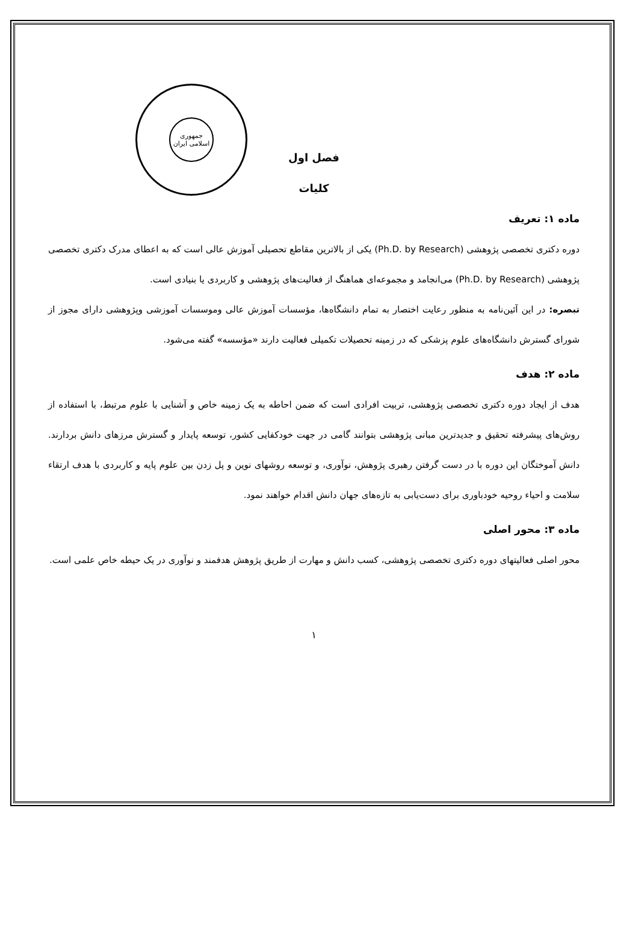جمهوری
اسلامی ایران
فصل اول
کلیات
ماده ۱: تعریف
دوره دکتری تخصصی پژوهشی (Ph.D. by Research) یکی از بالاترین مقاطع تحصیلی آموزش عالی است که به اعطای مدرک دکتری تخصصی پژوهشی (Ph.D. by Research) می‌انجامد و مجموعه‌ای هماهنگ از فعالیت‌های پژوهشی و کاربردی یا بنیادی است.
تبصره: در این آئین‌نامه به منظور رعایت اختصار به تمام دانشگاه‌ها، مؤسسات آموزش عالی وموسسات آموزشی وپژوهشی دارای مجوز از شورای گسترش دانشگاه‌های علوم پزشکی که در زمینه تحصیلات تکمیلی فعالیت دارند «مؤسسه» گفته می‌شود.
ماده ۲: هدف
هدف از ایجاد دوره دکتری تخصصی پژوهشی، تربیت افرادی است که ضمن احاطه به یک زمینه خاص و آشنایی با علوم مرتبط، با استفاده از روش‌های پیشرفته تحقیق و جدیدترین مبانی پژوهشی بتوانند گامی در جهت خودکفایی کشور، توسعه پایدار و گسترش مرزهای دانش بردارند. دانش آموختگان این دوره با در دست گرفتن رهبری پژوهش، نوآوری، و توسعه روشهای نوین و پل زدن بین علوم پایه و کاربردی با هدف ارتقاء سلامت و احیاء روحیه خودباوری برای دست‌یابی به تازه‌های جهان دانش اقدام خواهند نمود.
ماده ۳: محور اصلی
محور اصلی فعالیتهای دوره دکتری تخصصی پژوهشی، کسب دانش و مهارت از طریق پژوهش هدفمند و نوآوری در یک حیطه خاص علمی است.
۱